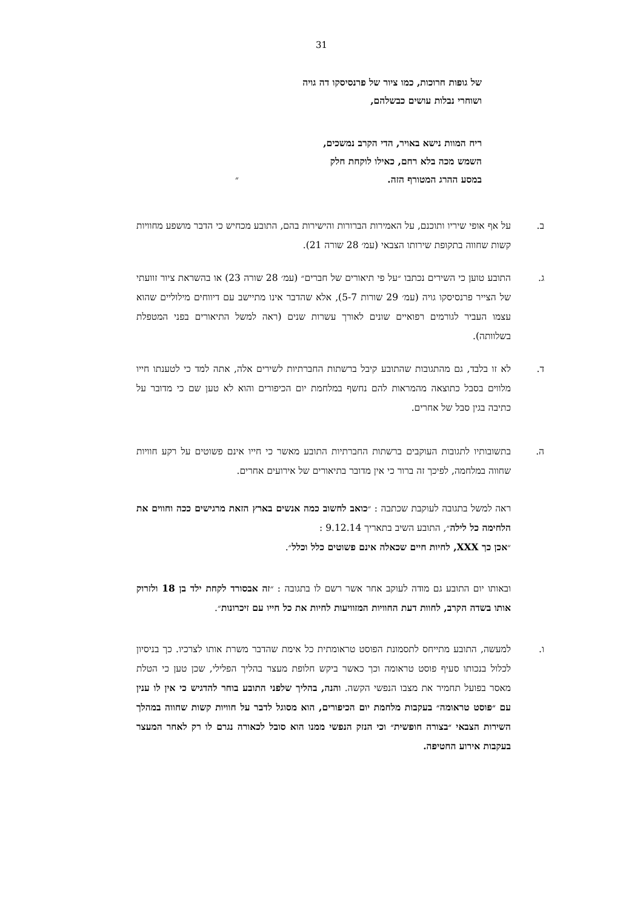31
של גופות חרוכות, כמו ציור של פרנסיסקו דה גויה
ושוחרי נבלות עושים כבשלהם,
ריח המוות נישא באויר, הדי הקרב נמשכים,
השמש מכה בלא רחם, כאילו לוקחת חלק
במסע ההרג המטורף הזה. ״
ב. על אף אופי שיריו ותוכנם, על האמירות הברורות והישירות בהם, התובע מכחיש כי הדבר מושפע מחוויות קשות שחווה בתקופת שירותו הצבאי (עמ׳ 28 שורה 21).
ג. התובע טוען כי השירים נכתבו ״על פי תיאורים של חברים״ (עמ׳ 28 שורה 23) או בהשראת ציור זוועתי של הצייר פרנסיסקו גויה (עמ׳ 29 שורות 5-7), אלא שהדבר אינו מתיישב עם דיווחים מילוליים שהוא עצמו העביר לגורמים רפואיים שונים לאורך עשרות שנים (ראה למשל התיאורים בפני המטפלת בשלוותה).
ד. לא זו בלבד, גם מהתגובות שהתובע קיבל ברשתות החברתיות לשירים אלה, אתה למד כי לטענתו חייו מלווים בסבל כתוצאה מהמראות להם נחשף במלחמת יום הכיפורים והוא לא טען שם כי מדובר על כתיבה בגין סבל של אחרים.
ה. בתשובותיו לתגובות העוקבים ברשתות החברתיות התובע מאשר כי חייו אינם פשוטים על רקע חוויות שחווה במלחמה, לפיכך זה ברור כי אין מדובר בתיאורים של אירועים אחרים.
ראה למשל בתגובה לעוקבת שכתבה : ״כואב לחשוב כמה אנשים בארץ הזאת מרגישים ככה וחווים את הלחימה כל לילה״, התובע השיב בתאריך 9.12.14 :
״אכן כך XXX, לחיות חיים שכאלה אינם פשוטים כלל וכלל״.
ובאותו יום התובע גם מודה לעוקב אחר אשר רשם לו בתגובה : ״זה אבסורד לקחת ילד בן 18 ולזרוק אותו בשדה הקרב, לחוות דעת החוויות המזוויעות לחיות את כל חייו עם זיכרונות״.
ו. למעשה, התובע מתייחס לתסמונת הפוסט טראומתית כל אימת שהדבר משרת אותו לצרכיו. כך בניסיון לכלול בנכותו סעיף פוסט טראומה וכך כאשר ביקש חלופת מעצר בהליך הפלילי, שכן טען כי הטלת מאסר בפועל תחמיר את מצבו הנפשי הקשה. והנה, בהליך שלפני התובע בוחר להדגיש כי אין לו ענין עם ״פוסט טראומה״ בעקבות מלחמת יום הכיפורים, הוא מסוגל לדבר על חוויות קשות שחווה במהלך השירות הצבאי ״בצורה חופשית״ וכי הנזק הנפשי ממנו הוא סובל לכאורה נגרם לו רק לאחר המעצר בעקבות אירוע החטיפה.